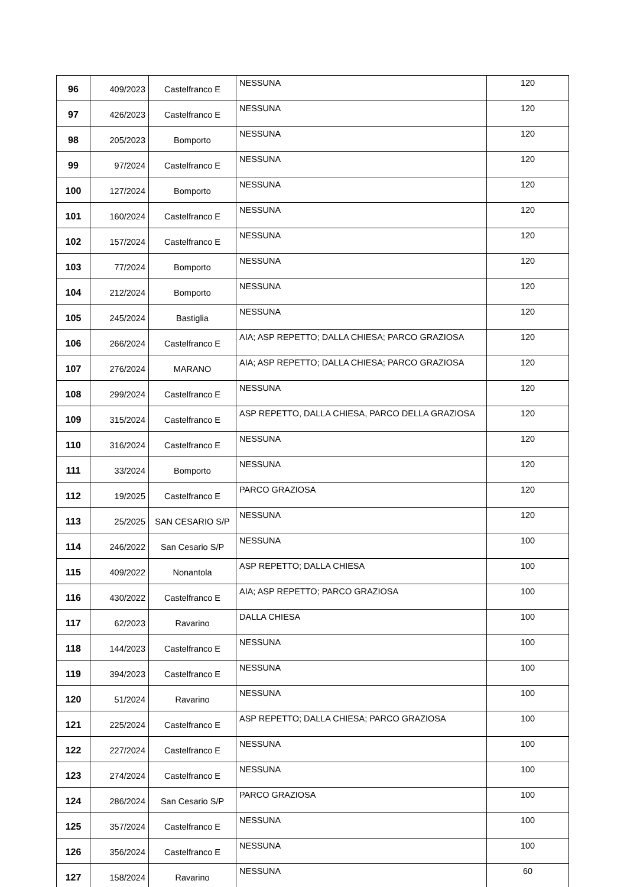| 96 | 409/2023 | Castelfranco E | NESSUNA | 120 |
| 97 | 426/2023 | Castelfranco E | NESSUNA | 120 |
| 98 | 205/2023 | Bomporto | NESSUNA | 120 |
| 99 | 97/2024 | Castelfranco E | NESSUNA | 120 |
| 100 | 127/2024 | Bomporto | NESSUNA | 120 |
| 101 | 160/2024 | Castelfranco E | NESSUNA | 120 |
| 102 | 157/2024 | Castelfranco E | NESSUNA | 120 |
| 103 | 77/2024 | Bomporto | NESSUNA | 120 |
| 104 | 212/2024 | Bomporto | NESSUNA | 120 |
| 105 | 245/2024 | Bastiglia | NESSUNA | 120 |
| 106 | 266/2024 | Castelfranco E | AIA; ASP REPETTO; DALLA CHIESA; PARCO GRAZIOSA | 120 |
| 107 | 276/2024 | MARANO | AIA; ASP REPETTO; DALLA CHIESA; PARCO GRAZIOSA | 120 |
| 108 | 299/2024 | Castelfranco E | NESSUNA | 120 |
| 109 | 315/2024 | Castelfranco E | ASP REPETTO, DALLA CHIESA, PARCO DELLA GRAZIOSA | 120 |
| 110 | 316/2024 | Castelfranco E | NESSUNA | 120 |
| 111 | 33/2024 | Bomporto | NESSUNA | 120 |
| 112 | 19/2025 | Castelfranco E | PARCO GRAZIOSA | 120 |
| 113 | 25/2025 | SAN CESARIO S/P | NESSUNA | 120 |
| 114 | 246/2022 | San Cesario S/P | NESSUNA | 100 |
| 115 | 409/2022 | Nonantola | ASP REPETTO; DALLA CHIESA | 100 |
| 116 | 430/2022 | Castelfranco E | AIA; ASP REPETTO; PARCO GRAZIOSA | 100 |
| 117 | 62/2023 | Ravarino | DALLA CHIESA | 100 |
| 118 | 144/2023 | Castelfranco E | NESSUNA | 100 |
| 119 | 394/2023 | Castelfranco E | NESSUNA | 100 |
| 120 | 51/2024 | Ravarino | NESSUNA | 100 |
| 121 | 225/2024 | Castelfranco E | ASP REPETTO; DALLA CHIESA; PARCO GRAZIOSA | 100 |
| 122 | 227/2024 | Castelfranco E | NESSUNA | 100 |
| 123 | 274/2024 | Castelfranco E | NESSUNA | 100 |
| 124 | 286/2024 | San Cesario S/P | PARCO GRAZIOSA | 100 |
| 125 | 357/2024 | Castelfranco E | NESSUNA | 100 |
| 126 | 356/2024 | Castelfranco E | NESSUNA | 100 |
| 127 | 158/2024 | Ravarino | NESSUNA | 60 |